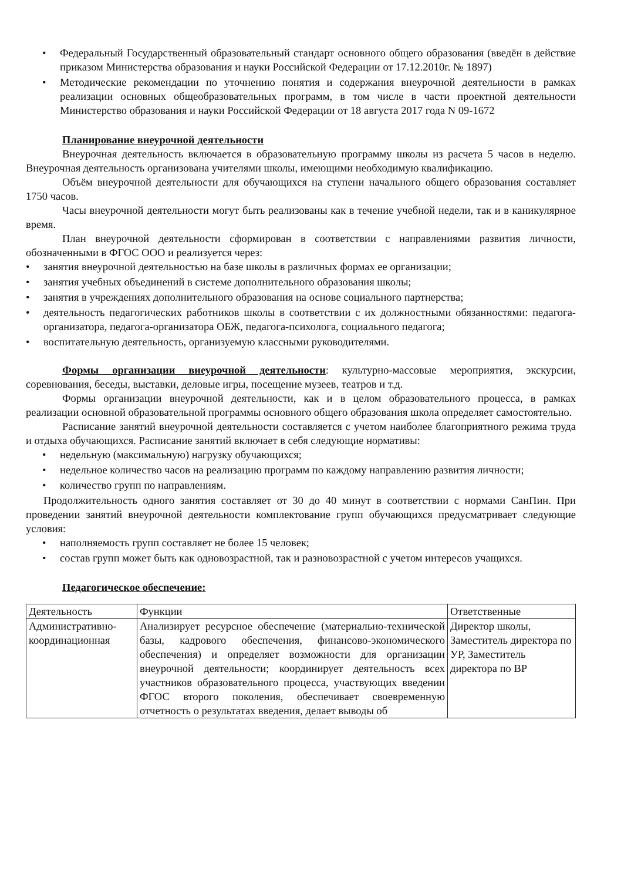• Федеральный Государственный образовательный стандарт основного общего образования (введён в действие приказом Министерства образования и науки Российской Федерации от 17.12.2010г. № 1897)
• Методические рекомендации по уточнению понятия и содержания внеурочной деятельности в рамках реализации основных общеобразовательных программ, в том числе в части проектной деятельности Министерство образования и науки Российской Федерации от 18 августа 2017 года N 09-1672
Планирование внеурочной деятельности
Внеурочная деятельность включается в образовательную программу школы из расчета 5 часов в неделю. Внеурочная деятельность организована учителями школы, имеющими необходимую квалификацию.
Объём внеурочной деятельности для обучающихся на ступени начального общего образования составляет 1750 часов.
Часы внеурочной деятельности могут быть реализованы как в течение учебной недели, так и в каникулярное время.
План внеурочной деятельности сформирован в соответствии с направлениями развития личности, обозначенными в ФГОС ООО и реализуется через:
• занятия внеурочной деятельностью на базе школы в различных формах ее организации;
• занятия учебных объединений в системе дополнительного образования школы;
• занятия в учреждениях дополнительного образования на основе социального партнерства;
• деятельность педагогических работников школы в соответствии с их должностными обязанностями: педагога-организатора, педагога-организатора ОБЖ, педагога-психолога, социального педагога;
• воспитательную деятельность, организуемую классными руководителями.
Формы организации внеурочной деятельности: культурно-массовые мероприятия, экскурсии, соревнования, беседы, выставки, деловые игры, посещение музеев, театров и т.д.
Формы организации внеурочной деятельности, как и в целом образовательного процесса, в рамках реализации основной образовательной программы основного общего образования школа определяет самостоятельно.
Расписание занятий внеурочной деятельности составляется с учетом наиболее благоприятного режима труда и отдыха обучающихся. Расписание занятий включает в себя следующие нормативы:
• недельную (максимальную) нагрузку обучающихся;
• недельное количество часов на реализацию программ по каждому направлению развития личности;
• количество групп по направлениям.
Продолжительность одного занятия составляет от 30 до 40 минут в соответствии с нормами СанПин. При проведении занятий внеурочной деятельности комплектование групп обучающихся предусматривает следующие условия:
• наполняемость групп составляет не более 15 человек;
• состав групп может быть как одновозрастной, так и разновозрастной с учетом интересов учащихся.
Педагогическое обеспечение:
| Деятельность | Функции | Ответственные |
| Административно-координационная | Анализирует ресурсное обеспечение (материально-технической базы, кадрового обеспечения, финансово-экономического обеспечения) и определяет возможности для организации внеурочной деятельности; координирует деятельность всех участников образовательного процесса, участвующих введении ФГОС второго поколения, обеспечивает своевременную отчетность о результатах введения, делает выводы об | Директор школы, Заместитель директора по УР, Заместитель директора по ВР |